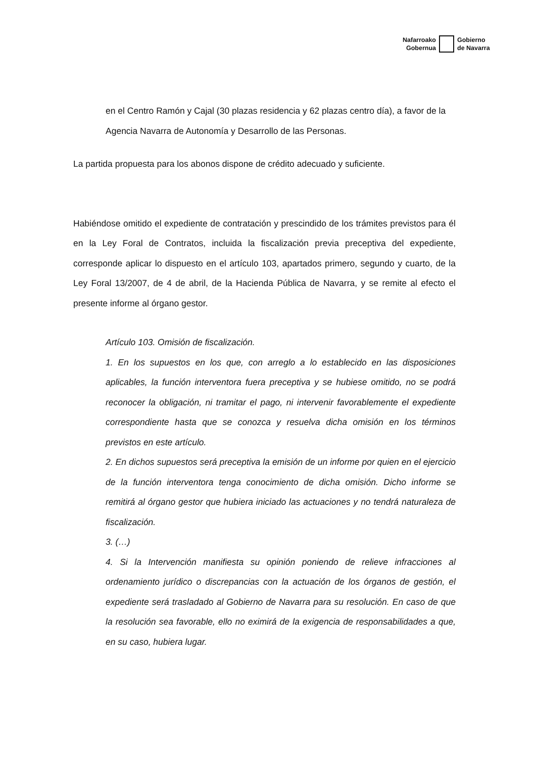Nafarroako
Gobernua
Gobierno
de Navarra
en el Centro Ramón y Cajal (30 plazas residencia y 62 plazas centro día), a favor de la Agencia Navarra de Autonomía y Desarrollo de las Personas.
La partida propuesta para los abonos dispone de crédito adecuado y suficiente.
Habiéndose omitido el expediente de contratación y prescindido de los trámites previstos para él en la Ley Foral de Contratos, incluida la fiscalización previa preceptiva del expediente, corresponde aplicar lo dispuesto en el artículo 103, apartados primero, segundo y cuarto, de la Ley Foral 13/2007, de 4 de abril, de la Hacienda Pública de Navarra, y se remite al efecto el presente informe al órgano gestor.
Artículo 103. Omisión de fiscalización.
1. En los supuestos en los que, con arreglo a lo establecido en las disposiciones aplicables, la función interventora fuera preceptiva y se hubiese omitido, no se podrá reconocer la obligación, ni tramitar el pago, ni intervenir favorablemente el expediente correspondiente hasta que se conozca y resuelva dicha omisión en los términos previstos en este artículo.
2. En dichos supuestos será preceptiva la emisión de un informe por quien en el ejercicio de la función interventora tenga conocimiento de dicha omisión. Dicho informe se remitirá al órgano gestor que hubiera iniciado las actuaciones y no tendrá naturaleza de fiscalización.
3. (…)
4. Si la Intervención manifiesta su opinión poniendo de relieve infracciones al ordenamiento jurídico o discrepancias con la actuación de los órganos de gestión, el expediente será trasladado al Gobierno de Navarra para su resolución. En caso de que la resolución sea favorable, ello no eximirá de la exigencia de responsabilidades a que, en su caso, hubiera lugar.